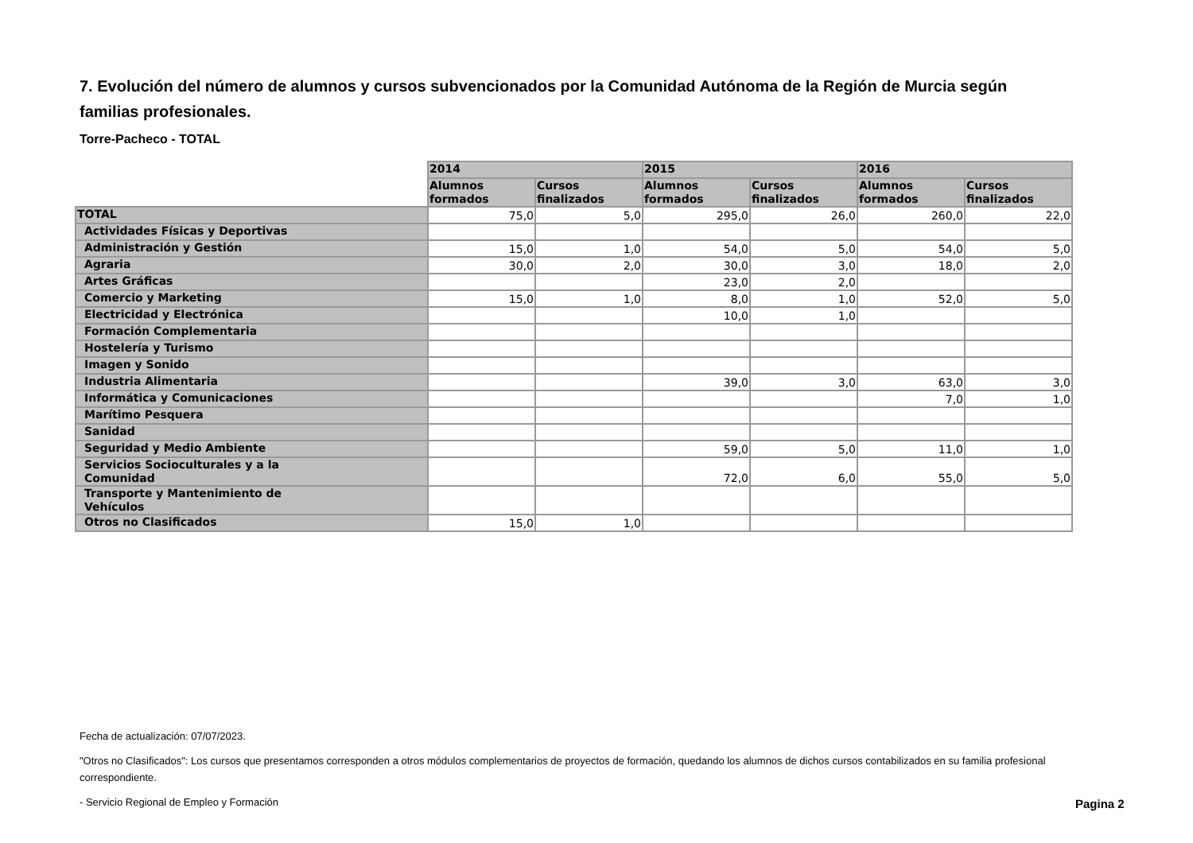7. Evolución del número de alumnos y cursos subvencionados por la Comunidad Autónoma de la Región de Murcia según familias profesionales.
Torre-Pacheco - TOTAL
| | 2014 | | 2015 | | 2016 | |
| --- | --- | --- | --- | --- | --- | --- |
| | Alumnos formados | Cursos finalizados | Alumnos formados | Cursos finalizados | Alumnos formados | Cursos finalizados |
| TOTAL | 75,0 | 5,0 | 295,0 | 26,0 | 260,0 | 22,0 |
| Actividades Físicas y Deportivas | | | | | | |
| Administración y Gestión | 15,0 | 1,0 | 54,0 | 5,0 | 54,0 | 5,0 |
| Agraria | 30,0 | 2,0 | 30,0 | 3,0 | 18,0 | 2,0 |
| Artes Gráficas | | | 23,0 | 2,0 | | |
| Comercio y Marketing | 15,0 | 1,0 | 8,0 | 1,0 | 52,0 | 5,0 |
| Electricidad y Electrónica | | | 10,0 | 1,0 | | |
| Formación Complementaria | | | | | | |
| Hostelería y Turismo | | | | | | |
| Imagen y Sonido | | | | | | |
| Industria Alimentaria | | | 39,0 | 3,0 | 63,0 | 3,0 |
| Informática y Comunicaciones | | | | | 7,0 | 1,0 |
| Marítimo Pesquera | | | | | | |
| Sanidad | | | | | | |
| Seguridad y Medio Ambiente | | | 59,0 | 5,0 | 11,0 | 1,0 |
| Servicios Socioculturales y a la Comunidad | | | 72,0 | 6,0 | 55,0 | 5,0 |
| Transporte y Mantenimiento de Vehículos | | | | | | |
| Otros no Clasificados | 15,0 | 1,0 | | | | |
Fecha de actualización: 07/07/2023.
"Otros no Clasificados": Los cursos que presentamos corresponden a otros módulos complementarios de proyectos de formación, quedando los alumnos de dichos cursos contabilizados en su familia profesional correspondiente.
- Servicio Regional de Empleo y Formación
Pagina 2